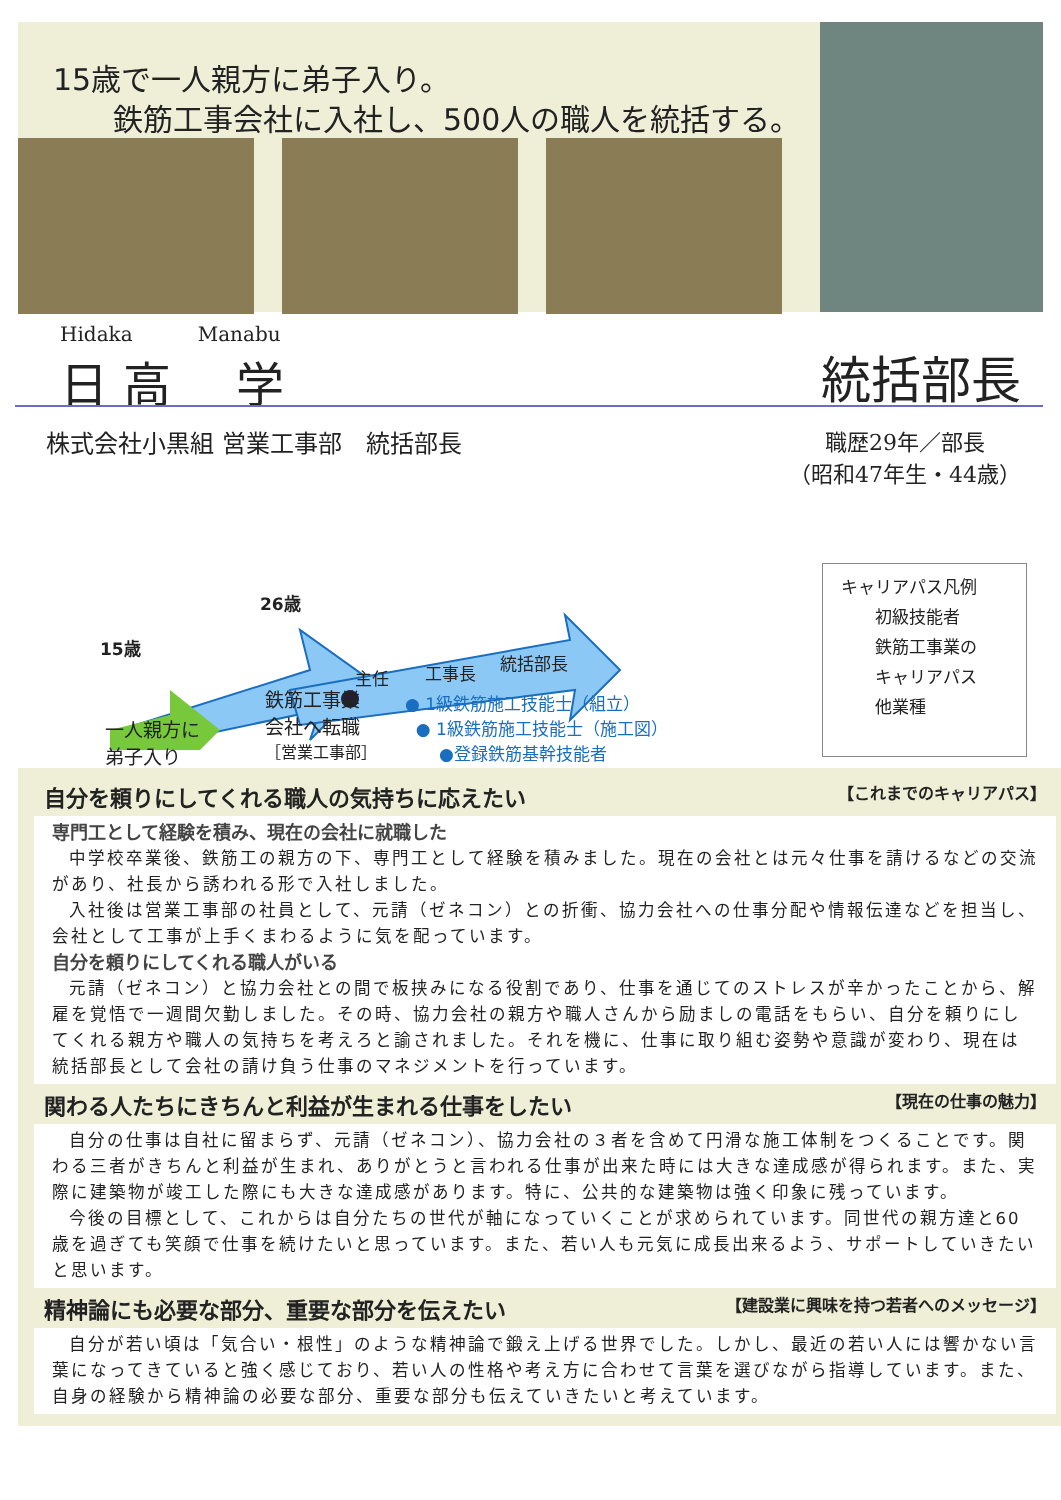15歳で一人親方に弟子入り。
  鉄筋工事会社に入社し、500人の職人を統括する。
Hidaka Manabu
日 高 学
統括部長
株式会社小黒組 営業工事部　統括部長
職歴29年／部長
（昭和47年生・44歳）
26歳
15歳
主任 工事長 統括部長
一人親方に
弟子入り
鉄筋工事業
会社へ転職
［営業工事部］
● 1級鉄筋施工技能士（組立）
● 1級鉄筋施工技能士（施工図）
  ●登録鉄筋基幹技能者
キャリアパス凡例
  初級技能者
  鉄筋工事業の
  キャリアパス
  他業種
自分を頼りにしてくれる職人の気持ちに応えたい 【これまでのキャリアパス】
専門工として経験を積み、現在の会社に就職した
中学校卒業後、鉄筋工の親方の下、専門工として経験を積みました。現在の会社とは元々仕事を請けるなどの交流があり、社長から誘われる形で入社しました。
入社後は営業工事部の社員として、元請（ゼネコン）との折衝、協力会社への仕事分配や情報伝達などを担当し、会社として工事が上手くまわるように気を配っています。
自分を頼りにしてくれる職人がいる
元請（ゼネコン）と協力会社との間で板挟みになる役割であり、仕事を通じてのストレスが辛かったことから、解雇を覚悟で一週間欠勤しました。その時、協力会社の親方や職人さんから励ましの電話をもらい、自分を頼りにしてくれる親方や職人の気持ちを考えろと諭されました。それを機に、仕事に取り組む姿勢や意識が変わり、現在は統括部長として会社の請け負う仕事のマネジメントを行っています。
関わる人たちにきちんと利益が生まれる仕事をしたい 【現在の仕事の魅力】
自分の仕事は自社に留まらず、元請（ゼネコン）、協力会社の３者を含めて円滑な施工体制をつくることです。関わる三者がきちんと利益が生まれ、ありがとうと言われる仕事が出来た時には大きな達成感が得られます。また、実際に建築物が竣工した際にも大きな達成感があります。特に、公共的な建築物は強く印象に残っています。
今後の目標として、これからは自分たちの世代が軸になっていくことが求められています。同世代の親方達と60歳を過ぎても笑顔で仕事を続けたいと思っています。また、若い人も元気に成長出来るよう、サポートしていきたいと思います。
精神論にも必要な部分、重要な部分を伝えたい 【建設業に興味を持つ若者へのメッセージ】
自分が若い頃は「気合い・根性」のような精神論で鍛え上げる世界でした。しかし、最近の若い人には響かない言葉になってきていると強く感じており、若い人の性格や考え方に合わせて言葉を選びながら指導しています。また、自身の経験から精神論の必要な部分、重要な部分も伝えていきたいと考えています。